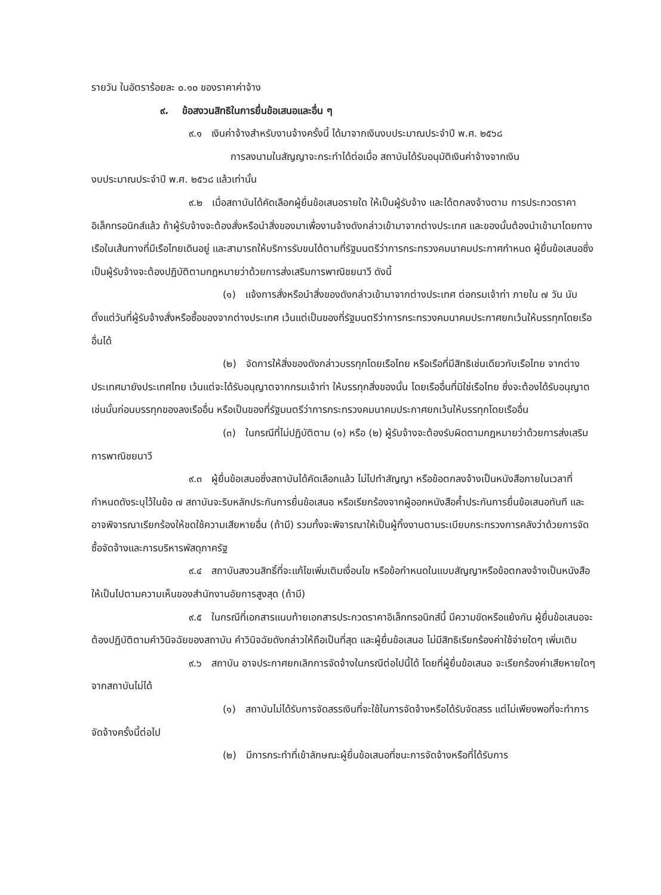รายวัน ในอัตราร้อยละ ๐.๑๐ ของราคาค่าจ้าง
๙. ข้อสงวนสิทธิในการยื่นข้อเสนอและอื่น ๆ
๙.๑ เงินค่าจ้างสำหรับงานจ้างครั้งนี้ ได้มาจากเงินงบประมาณประจำปี พ.ศ. ๒๕๖๘
การลงนามในสัญญาจะกระทำได้ต่อเมื่อ สถาบันได้รับอนุมัติเงินค่าจ้างจากเงิน
งบประมาณประจำปี พ.ศ. ๒๕๖๘ แล้วเท่านั้น
๙.๒ เมื่อสถาบันได้คัดเลือกผู้ยื่นข้อเสนอรายใด ให้เป็นผู้รับจ้าง และได้ตกลงจ้างตาม การประกวดราคาอิเล็กทรอนิกส์แล้ว ถ้าผู้รับจ้างจะต้องสั่งหรือนำสิ่งของมาเพื่องานจ้างดังกล่าวเข้ามาจากต่างประเทศ และของนั้นต้องนำเข้ามาโดยทางเรือในเส้นทางที่มีเรือไทยเดินอยู่ และสามารถให้บริการรับขนได้ตามที่รัฐมนตรีว่าการกระทรวงคมนาคมประกาศกำหนด ผู้ยื่นข้อเสนอซึ่งเป็นผู้รับจ้างจะต้องปฏิบัติตามกฎหมายว่าด้วยการส่งเสริมการพาณิชยนาวี ดังนี้
(๑) แจ้งการสั่งหรือนำสิ่งของดังกล่าวเข้ามาจากต่างประเทศ ต่อกรมเจ้าท่า ภายใน ๗ วัน นับตั้งแต่วันที่ผู้รับจ้างสั่งหรือซื้อของจากต่างประเทศ เว้นแต่เป็นของที่รัฐมนตรีว่าการกระทรวงคมนาคมประกาศยกเว้นให้บรรทุกโดยเรืออื่นได้
(๒) จัดการให้สิ่งของดังกล่าวบรรทุกโดยเรือไทย หรือเรือที่มีสิทธิเช่นเดียวกับเรือไทย จากต่างประเทศมายังประเทศไทย เว้นแต่จะได้รับอนุญาตจากกรมเจ้าท่า ให้บรรทุกสิ่งของนั้น โดยเรืออื่นที่มิใช่เรือไทย ซึ่งจะต้องได้รับอนุญาตเช่นนั้นก่อนบรรทุกของลงเรืออื่น หรือเป็นของที่รัฐมนตรีว่าการกระทรวงคมนาคมประกาศยกเว้นให้บรรทุกโดยเรืออื่น
(๓) ในกรณีที่ไม่ปฏิบัติตาม (๑) หรือ (๒) ผู้รับจ้างจะต้องรับผิดตามกฎหมายว่าด้วยการส่งเสริมการพาณิชยนาวี
๙.๓ ผู้ยื่นข้อเสนอซึ่งสถาบันได้คัดเลือกแล้ว ไม่ไปทำสัญญา หรือข้อตกลงจ้างเป็นหนังสือภายในเวลาที่กำหนดดังระบุไว้ในข้อ ๗ สถาบันจะริบหลักประกันการยื่นข้อเสนอ หรือเรียกร้องจากผู้ออกหนังสือค้ำประกันการยื่นข้อเสนอทันที และอาจพิจารณาเรียกร้องให้ชดใช้ความเสียหายอื่น (ถ้ามี) รวมทั้งจะพิจารณาให้เป็นผู้ทิ้งงานตามระเบียบกระทรวงการคลังว่าด้วยการจัดซื้อจัดจ้างและการบริหารพัสดุภาครัฐ
๙.๔ สถาบันสงวนสิทธิ์ที่จะแก้ไขเพิ่มเติมเงื่อนไข หรือข้อกำหนดในแบบสัญญาหรือข้อตกลงจ้างเป็นหนังสือให้เป็นไปตามความเห็นของสำนักงานอัยการสูงสุด (ถ้ามี)
๙.๕ ในกรณีที่เอกสารแนบท้ายเอกสารประกวดราคาอิเล็กทรอนิกส์นี้ มีความขัดหรือแย้งกัน ผู้ยื่นข้อเสนอจะต้องปฏิบัติตามคำวินิจฉัยของสถาบัน คำวินิจฉัยดังกล่าวให้ถือเป็นที่สุด และผู้ยื่นข้อเสนอ ไม่มีสิทธิเรียกร้องค่าใช้จ่ายใดๆ เพิ่มเติม
๙.๖ สถาบัน อาจประกาศยกเลิกการจัดจ้างในกรณีต่อไปนี้ได้ โดยที่ผู้ยื่นข้อเสนอ จะเรียกร้องค่าเสียหายใดๆ จากสถาบันไม่ได้
(๑) สถาบันไม่ได้รับการจัดสรรเงินที่จะใช้ในการจัดจ้างหรือได้รับจัดสรร แต่ไม่เพียงพอที่จะทำการจัดจ้างครั้งนี้ต่อไป
(๒) มีการกระทำที่เข้าลักษณะผู้ยื่นข้อเสนอที่ชนะการจัดจ้างหรือที่ได้รับการ